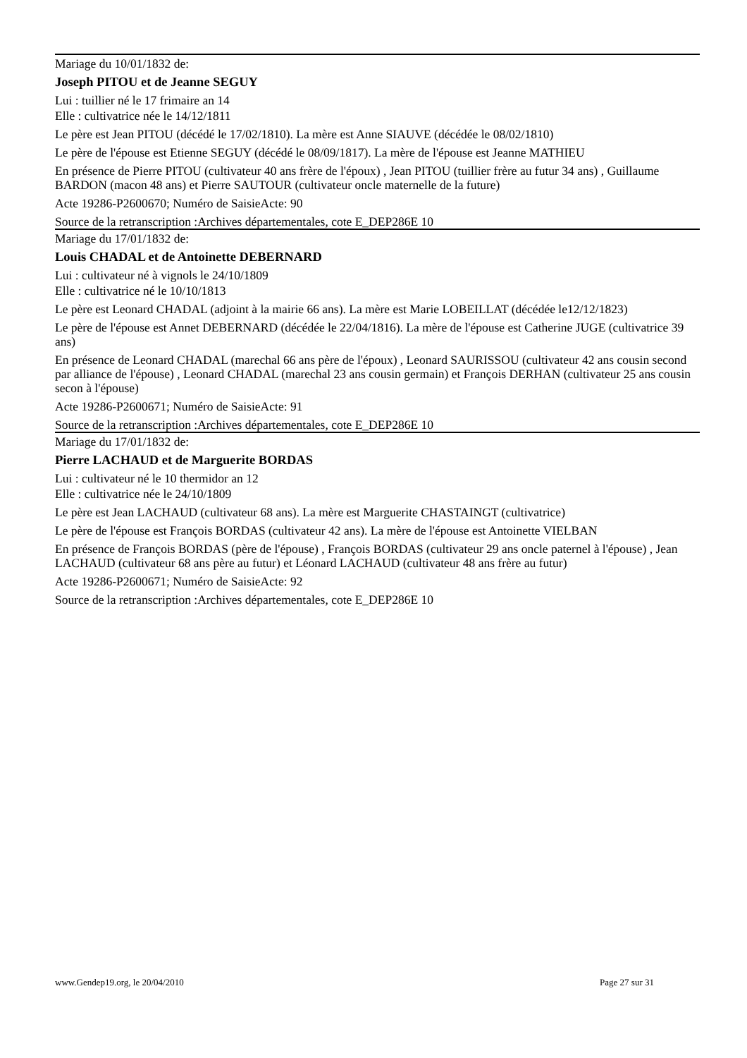Mariage du 10/01/1832 de:
Joseph PITOU et de Jeanne SEGUY
Lui : tuillier né le 17 frimaire an 14
Elle : cultivatrice née le 14/12/1811
Le père est Jean PITOU (décédé le 17/02/1810). La mère est Anne SIAUVE (décédée le 08/02/1810)
Le père de l'épouse est Etienne SEGUY (décédé le 08/09/1817). La mère de l'épouse est Jeanne MATHIEU
En présence de Pierre PITOU (cultivateur 40 ans frère de l'époux) , Jean PITOU (tuillier frère au futur 34 ans) , Guillaume BARDON (macon 48 ans) et Pierre SAUTOUR (cultivateur oncle maternelle de la future)
Acte 19286-P2600670; Numéro de SaisieActe: 90
Source de la retranscription :Archives départementales, cote E_DEP286E 10
Mariage du 17/01/1832 de:
Louis CHADAL et de Antoinette DEBERNARD
Lui : cultivateur né à vignols le 24/10/1809
Elle : cultivatrice né le 10/10/1813
Le père est Leonard CHADAL (adjoint à la mairie 66 ans). La mère est Marie LOBEILLAT (décédée le12/12/1823)
Le père de l'épouse est Annet DEBERNARD (décédée le 22/04/1816). La mère de l'épouse est Catherine JUGE (cultivatrice 39 ans)
En présence de Leonard CHADAL (marechal 66 ans père de l'époux) , Leonard SAURISSOU (cultivateur 42 ans cousin second par alliance de l'épouse) , Leonard CHADAL (marechal 23 ans cousin germain) et François DERHAN (cultivateur 25 ans cousin secon à l'épouse)
Acte 19286-P2600671; Numéro de SaisieActe: 91
Source de la retranscription :Archives départementales, cote E_DEP286E 10
Mariage du 17/01/1832 de:
Pierre LACHAUD et de Marguerite BORDAS
Lui : cultivateur né le 10 thermidor an 12
Elle : cultivatrice née le 24/10/1809
Le père est Jean LACHAUD (cultivateur 68 ans). La mère est Marguerite CHASTAINGT (cultivatrice)
Le père de l'épouse est François BORDAS (cultivateur 42 ans). La mère de l'épouse est Antoinette VIELBAN
En présence de François BORDAS (père de l'épouse) , François BORDAS (cultivateur 29 ans oncle paternel à l'épouse) , Jean LACHAUD (cultivateur 68 ans père au futur) et Léonard LACHAUD (cultivateur 48 ans frère au futur)
Acte 19286-P2600671; Numéro de SaisieActe: 92
Source de la retranscription :Archives départementales, cote E_DEP286E 10
www.Gendep19.org, le 20/04/2010 Page 27 sur 31